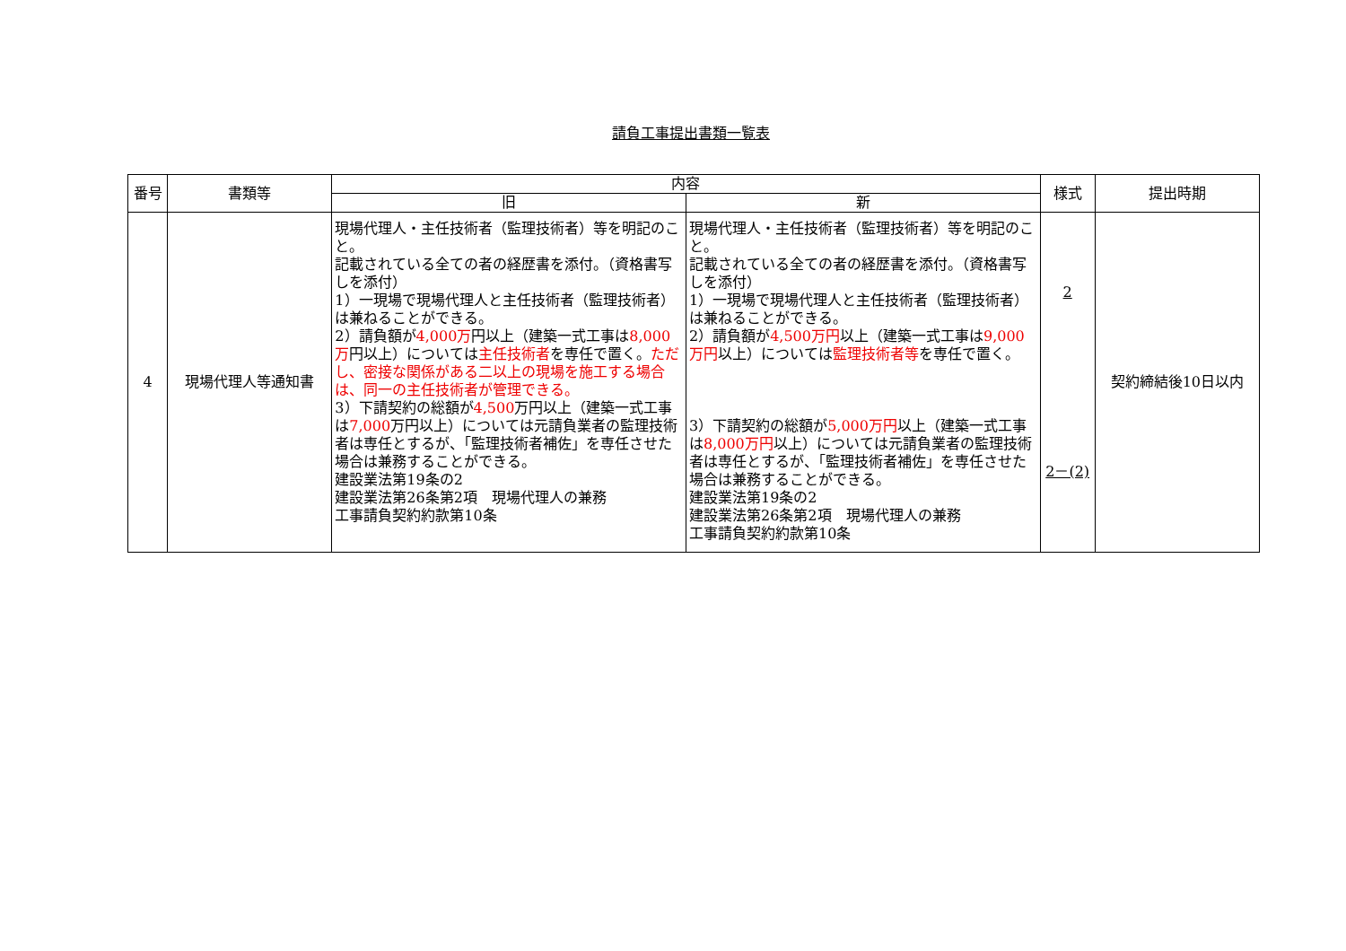請負工事提出書類一覧表
| 番号 | 書類等 | 内容 | | 様式 | 提出時期 |
| --- | --- | --- | --- | --- | --- |
| | | 旧 | 新 | | |
| 4 | 現場代理人等通知書 | 現場代理人・主任技術者（監理技術者）等を明記のこと。 記載されている全ての者の経歴書を添付。（資格書写しを添付） 1）一現場で現場代理人と主任技術者（監理技術者）は兼ねることができる。 2）請負額が 4,000万 円以上（建築一式工事は 8,000万 円以上）については 主任技術者 を専任で置く。 ただし、密接な関係がある二以上の現場を施工する場合は、同一の主任技術者が管理できる。 3）下請契約の総額が 4,500 万円以上（建築一式工事は 7,000 万円以上）については元請負業者の監理技術者は専任とするが、「監理技術者補佐」を専任させた場合は兼務することができる。 建設業法第19条の2 建設業法第26条第2項 現場代理人の兼務 工事請負契約約款第10条 | 現場代理人・主任技術者（監理技術者）等を明記のこと。 記載されている全ての者の経歴書を添付。（資格書写しを添付） 1）一現場で現場代理人と主任技術者（監理技術者）は兼ねることができる。 2）請負額が 4,500万円 以上（建築一式工事は 9,000万円 以上）については 監理技術者等 を専任で置く。 3）下請契約の総額が 5,000万円 以上（建築一式工事は 8,000万円 以上）については元請負業者の監理技術者は専任とするが、「監理技術者補佐」を専任させた場合は兼務することができる。 建設業法第19条の2 建設業法第26条第2項 現場代理人の兼務 工事請負契約約款第10条 | 2 2－(2) | 契約締結後10日以内 |